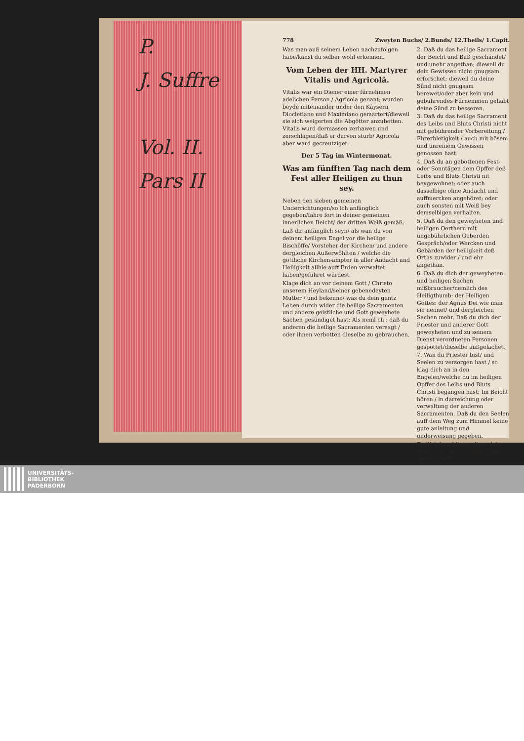P.
J. Suffre
Vol. II.
Pars II
778 Zweyten Buchs/ 2.Bunds/ 12.Theils/ 1.Capit.
Was man auß seinem Leben nachzufolgen habe/kanst du selber wohl erkennen.
Vom Leben der HH. Martyrer Vitalis und Agricolä.
Vitalis war ein Diener einer fürnehmen adelichen Person / Agricola genant; wurden beyde miteinander under den Käysern Diocletiano und Maximiano gemartert/dieweil sie sich weigerten die Abgötter anzubetten. Vitalis wurd dermassen zerhawen und zerschlagen/daß er darvon sturb/ Agricola aber ward gecreutziget.
Der 5 Tag im Wintermonat.
Was am fünfften Tag nach dem Fest aller Heiligen zu thun sey.
Neben den sieben gemeinen Underrichtungen/so ich anfänglich gegeben/fahre fort in deiner gemeinen innerlichen Beicht/ der dritten Weiß gemäß.
Laß dir anfänglich seyn/ als wan du von deinem heiligen Engel vor die heilige Bischöffe/ Vorsteher der Kirchen/ und andere dergleichen Außerwöhlten / welche die göttliche Kirchen-ämpter in aller Andacht und Heiligkeit allhie auff Erden verwaltet haben/geführet würdest.
Klage dich an vor deinem Gott / Christo unserem Heyland/seiner gebenedeyten Mutter / und bekenne/ was du dein gantz Leben durch wider die heilige Sacramenten und andere geistliche und Gott geweyhete Sachen gesündiget hast; Als neml ch : daß du anderen die heilige Sacramenten versagt / oder ihnen verbotten dieselbe zu gebrauchen.
2. Daß du das heilige Sacrament der Beicht und Buß geschändet/ und unehr angethan; dieweil du dein Gewissen nicht gnugsam erforschet; dieweil du deine Sünd nicht gnugsam berewet/oder aber kein und gebührendes Fürnemmen gehabt deine Sünd zu besseren.
3. Daß du das heilige Sacrament des Leibs und Bluts Christi nicht mit gebührender Vorbereitung / Ehrerbietigkeit / auch mit bösem und unreinem Gewissen genossen hast.
4. Daß du an gebottenen Fest- oder Sonntägen dem Opffer deß Leibs und Bluts Christi nit beygewohnet; oder auch dasselbige ohne Andacht und auffmercken angehöret; oder auch sonsten mit Weiß bey demselbigen verhalten.
5. Daß du den geweyheten und heiligen Oerthern mit ungebührlichen Geberden Gespräch/oder Wercken und Gebärden der heiligkeit deß Orths zuwider / und ehr angethan.
6. Daß du dich der geweyheten und heiligen Sachen mißbraucher/nemlich des Heiligthumb: der Heiligen Gottes: der Agnus Dei wie man sie nennet/ und dergleichen Sachen mehr. Daß du dich der Priester und anderer Gott geweyheten und zu seinem Dienst verordneten Personen gespottet/dieselbe außgelachet.
7. Wan du Priester bist/ und Seelen zu versorgen hast / so klag dich an in den Engelen/welche du im heiligen Opffer des Leibs und Bluts Christi begangen hast; Im Beicht hören / in darreichung oder verwaltung der anderen Sacramenten. Daß du den Seelen auff dem Weg zum Himmel keine gute anleitung und underweisung gegeben.
Endlich beschliesse diese deine Beicht wie du in vorigen Tagen gethan. Ruff ...
UNIVERSITÄTS-
BIBLIOTHEK
PADERBORN